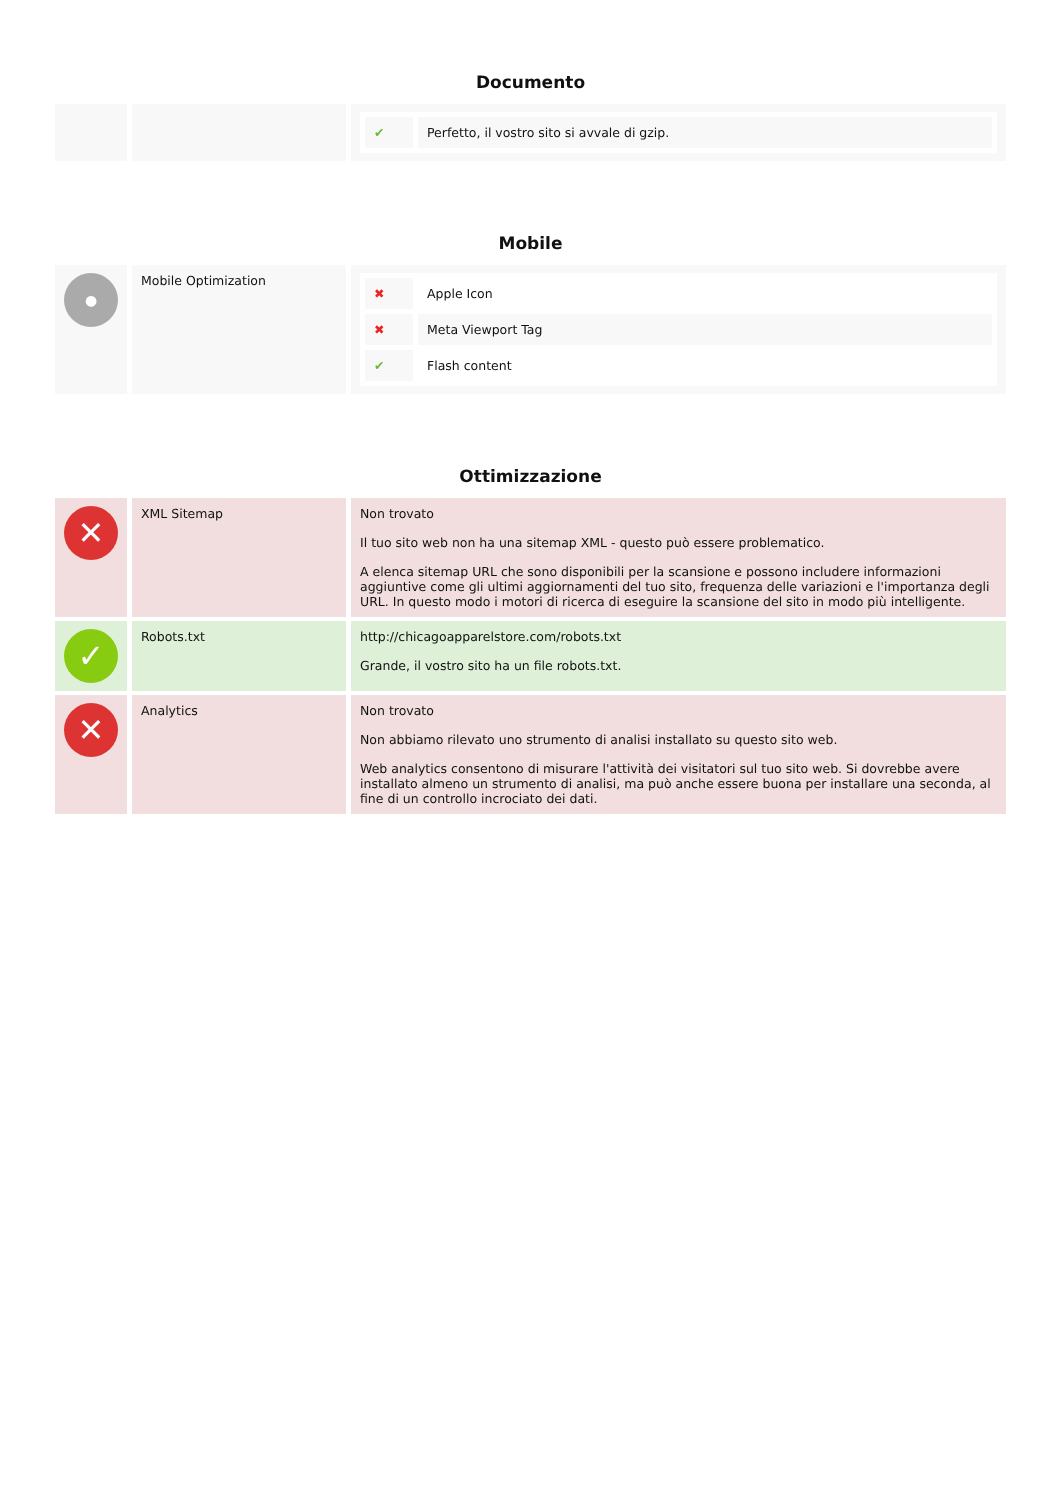Documento
| | | / ✔ / Perfetto, il vostro sito si avvale di gzip. / |
Mobile
| ● | Mobile Optimization | / ✖ / Apple Icon / / ✖ / Meta Viewport Tag / / ✔ / Flash content / |
Ottimizzazione
| ✕ | XML Sitemap | Non trovato Il tuo sito web non ha una sitemap XML - questo può essere problematico. A elenca sitemap URL che sono disponibili per la scansione e possono includere informazioni aggiuntive come gli ultimi aggiornamenti del tuo sito, frequenza delle variazioni e l'importanza degli URL. In questo modo i motori di ricerca di eseguire la scansione del sito in modo più intelligente. |
| ✓ | Robots.txt | http://chicagoapparelstore.com/robots.txt Grande, il vostro sito ha un file robots.txt. |
| ✕ | Analytics | Non trovato Non abbiamo rilevato uno strumento di analisi installato su questo sito web. Web analytics consentono di misurare l'attività dei visitatori sul tuo sito web. Si dovrebbe avere installato almeno un strumento di analisi, ma può anche essere buona per installare una seconda, al fine di un controllo incrociato dei dati. |